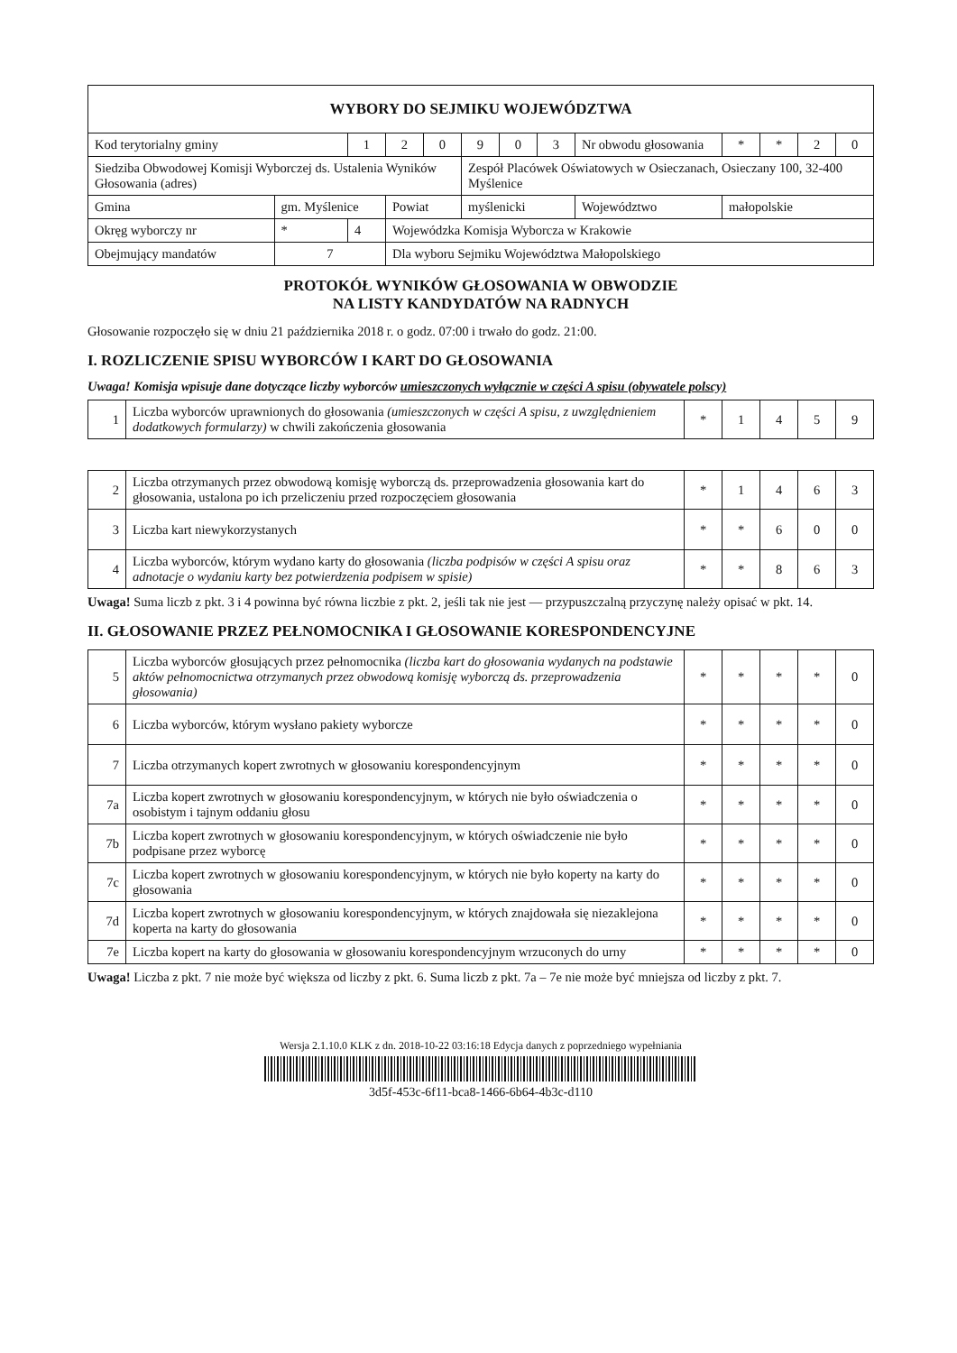| WYBORY DO SEJMIKU WOJEWÓDZTWA | | | | | | | | | | | | | | |
| Kod terytorialny gminy | | | 1 | 2 | 0 | 9 | 0 | 3 | Nr obwodu głosowania | | * | * | 2 | 0 |
| Siedziba Obwodowej Komisji Wyborczej ds. Ustalenia Wyników Głosowania (adres) | | | | | | Zespół Placówek Oświatowych w Osieczanach, Osieczany 100, 32-400 Myślenice | | | | | | | | |
| Gmina | gm. Myślenice | | | Powiat | | myślenicki | | | | Województwo | małopolskie | | | |
| Okręg wyborczy nr | | * | 4 | Wojewódzka Komisja Wyborcza w Krakowie | | | | | | | | | | |
| Obejmujący mandatów | | 7 | | Dla wyboru Sejmiku Województwa Małopolskiego | | | | | | | | | | |
PROTOKÓŁ WYNIKÓW GŁOSOWANIA W OBWODZIE
NA LISTY KANDYDATÓW NA RADNYCH
Głosowanie rozpoczęło się w dniu 21 października 2018 r. o godz. 07:00 i trwało do godz. 21:00.
I. ROZLICZENIE SPISU WYBORCÓW I KART DO GŁOSOWANIA
Uwaga! Komisja wpisuje dane dotyczące liczby wyborców umieszczonych wyłącznie w części A spisu (obywatele polscy)
| 1 | Liczba wyborców uprawnionych do głosowania (umieszczonych w części A spisu, z uwzględnieniem dodatkowych formularzy) w chwili zakończenia głosowania | * | 1 | 4 | 5 | 9 |
| 2 | Liczba otrzymanych przez obwodową komisję wyborczą ds. przeprowadzenia głosowania kart do głosowania, ustalona po ich przeliczeniu przed rozpoczęciem głosowania | * | 1 | 4 | 6 | 3 |
| 3 | Liczba kart niewykorzystanych | * | * | 6 | 0 | 0 |
| 4 | Liczba wyborców, którym wydano karty do głosowania (liczba podpisów w części A spisu oraz adnotacje o wydaniu karty bez potwierdzenia podpisem w spisie) | * | * | 8 | 6 | 3 |
Uwaga! Suma liczb z pkt. 3 i 4 powinna być równa liczbie z pkt. 2, jeśli tak nie jest — przypuszczalną przyczynę należy opisać w pkt. 14.
II. GŁOSOWANIE PRZEZ PEŁNOMOCNIKA I GŁOSOWANIE KORESPONDENCYJNE
| 5 | Liczba wyborców głosujących przez pełnomocnika (liczba kart do głosowania wydanych na podstawie aktów pełnomocnictwa otrzymanych przez obwodową komisję wyborczą ds. przeprowadzenia głosowania) | * | * | * | * | 0 |
| 6 | Liczba wyborców, którym wysłano pakiety wyborcze | * | * | * | * | 0 |
| 7 | Liczba otrzymanych kopert zwrotnych w głosowaniu korespondencyjnym | * | * | * | * | 0 |
| 7a | Liczba kopert zwrotnych w głosowaniu korespondencyjnym, w których nie było oświadczenia o osobistym i tajnym oddaniu głosu | * | * | * | * | 0 |
| 7b | Liczba kopert zwrotnych w głosowaniu korespondencyjnym, w których oświadczenie nie było podpisane przez wyborcę | * | * | * | * | 0 |
| 7c | Liczba kopert zwrotnych w głosowaniu korespondencyjnym, w których nie było koperty na karty do głosowania | * | * | * | * | 0 |
| 7d | Liczba kopert zwrotnych w głosowaniu korespondencyjnym, w których znajdowała się niezaklejona koperta na karty do głosowania | * | * | * | * | 0 |
| 7e | Liczba kopert na karty do głosowania w głosowaniu korespondencyjnym wrzuconych do urny | * | * | * | * | 0 |
Uwaga! Liczba z pkt. 7 nie może być większa od liczby z pkt. 6. Suma liczb z pkt. 7a – 7e nie może być mniejsza od liczby z pkt. 7.
Wersja 2.1.10.0 KLK z dn. 2018-10-22 03:16:18 Edycja danych z poprzedniego wypełniania
3d5f-453c-6f11-bca8-1466-6b64-4b3c-d110